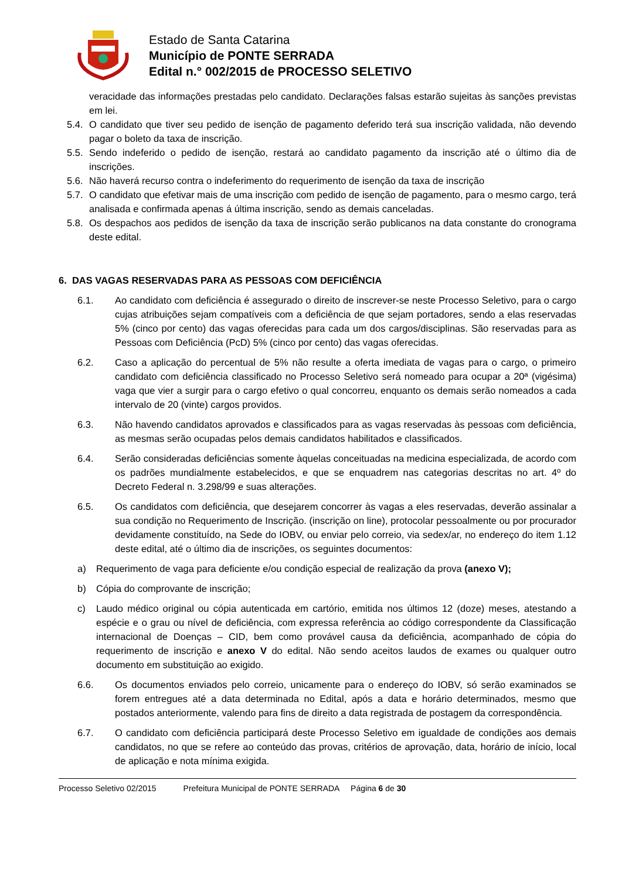Estado de Santa Catarina
Município de PONTE SERRADA
Edital n.° 002/2015 de PROCESSO SELETIVO
veracidade das informações prestadas pelo candidato. Declarações falsas estarão sujeitas às sanções previstas em lei.
5.4.
O candidato que tiver seu pedido de isenção de pagamento deferido terá sua inscrição validada, não devendo pagar o boleto da taxa de inscrição.
5.5.
Sendo indeferido o pedido de isenção, restará ao candidato pagamento da inscrição até o último dia de inscrições.
5.6.
Não haverá recurso contra o indeferimento do requerimento de isenção da taxa de inscrição
5.7.
O candidato que efetivar mais de uma inscrição com pedido de isenção de pagamento, para o mesmo cargo, terá analisada e confirmada apenas á última inscrição, sendo as demais canceladas.
5.8.
Os despachos aos pedidos de isenção da taxa de inscrição serão publicanos na data constante do cronograma deste edital.
6. DAS VAGAS RESERVADAS PARA AS PESSOAS COM DEFICIÊNCIA
6.1. Ao candidato com deficiência é assegurado o direito de inscrever-se neste Processo Seletivo, para o cargo cujas atribuições sejam compatíveis com a deficiência de que sejam portadores, sendo a elas reservadas 5% (cinco por cento) das vagas oferecidas para cada um dos cargos/disciplinas. São reservadas para as Pessoas com Deficiência (PcD) 5% (cinco por cento) das vagas oferecidas.
6.2. Caso a aplicação do percentual de 5% não resulte a oferta imediata de vagas para o cargo, o primeiro candidato com deficiência classificado no Processo Seletivo será nomeado para ocupar a 20ª (vigésima) vaga que vier a surgir para o cargo efetivo o qual concorreu, enquanto os demais serão nomeados a cada intervalo de 20 (vinte) cargos providos.
6.3. Não havendo candidatos aprovados e classificados para as vagas reservadas às pessoas com deficiência, as mesmas serão ocupadas pelos demais candidatos habilitados e classificados.
6.4. Serão consideradas deficiências somente àquelas conceituadas na medicina especializada, de acordo com os padrões mundialmente estabelecidos, e que se enquadrem nas categorias descritas no art. 4º do Decreto Federal n. 3.298/99 e suas alterações.
6.5. Os candidatos com deficiência, que desejarem concorrer às vagas a eles reservadas, deverão assinalar a sua condição no Requerimento de Inscrição. (inscrição on line), protocolar pessoalmente ou por procurador devidamente constituído, na Sede do IOBV, ou enviar pelo correio, via sedex/ar, no endereço do item 1.12 deste edital, até o último dia de inscrições, os seguintes documentos:
a) Requerimento de vaga para deficiente e/ou condição especial de realização da prova (anexo V);
b) Cópia do comprovante de inscrição;
c) Laudo médico original ou cópia autenticada em cartório, emitida nos últimos 12 (doze) meses, atestando a espécie e o grau ou nível de deficiência, com expressa referência ao código correspondente da Classificação internacional de Doenças – CID, bem como provável causa da deficiência, acompanhado de cópia do requerimento de inscrição e anexo V do edital. Não sendo aceitos laudos de exames ou qualquer outro documento em substituição ao exigido.
6.6. Os documentos enviados pelo correio, unicamente para o endereço do IOBV, só serão examinados se forem entregues até a data determinada no Edital, após a data e horário determinados, mesmo que postados anteriormente, valendo para fins de direito a data registrada de postagem da correspondência.
6.7. O candidato com deficiência participará deste Processo Seletivo em igualdade de condições aos demais candidatos, no que se refere ao conteúdo das provas, critérios de aprovação, data, horário de início, local de aplicação e nota mínima exigida.
Processo Seletivo 02/2015 Prefeitura Municipal de PONTE SERRADA Página 6 de 30